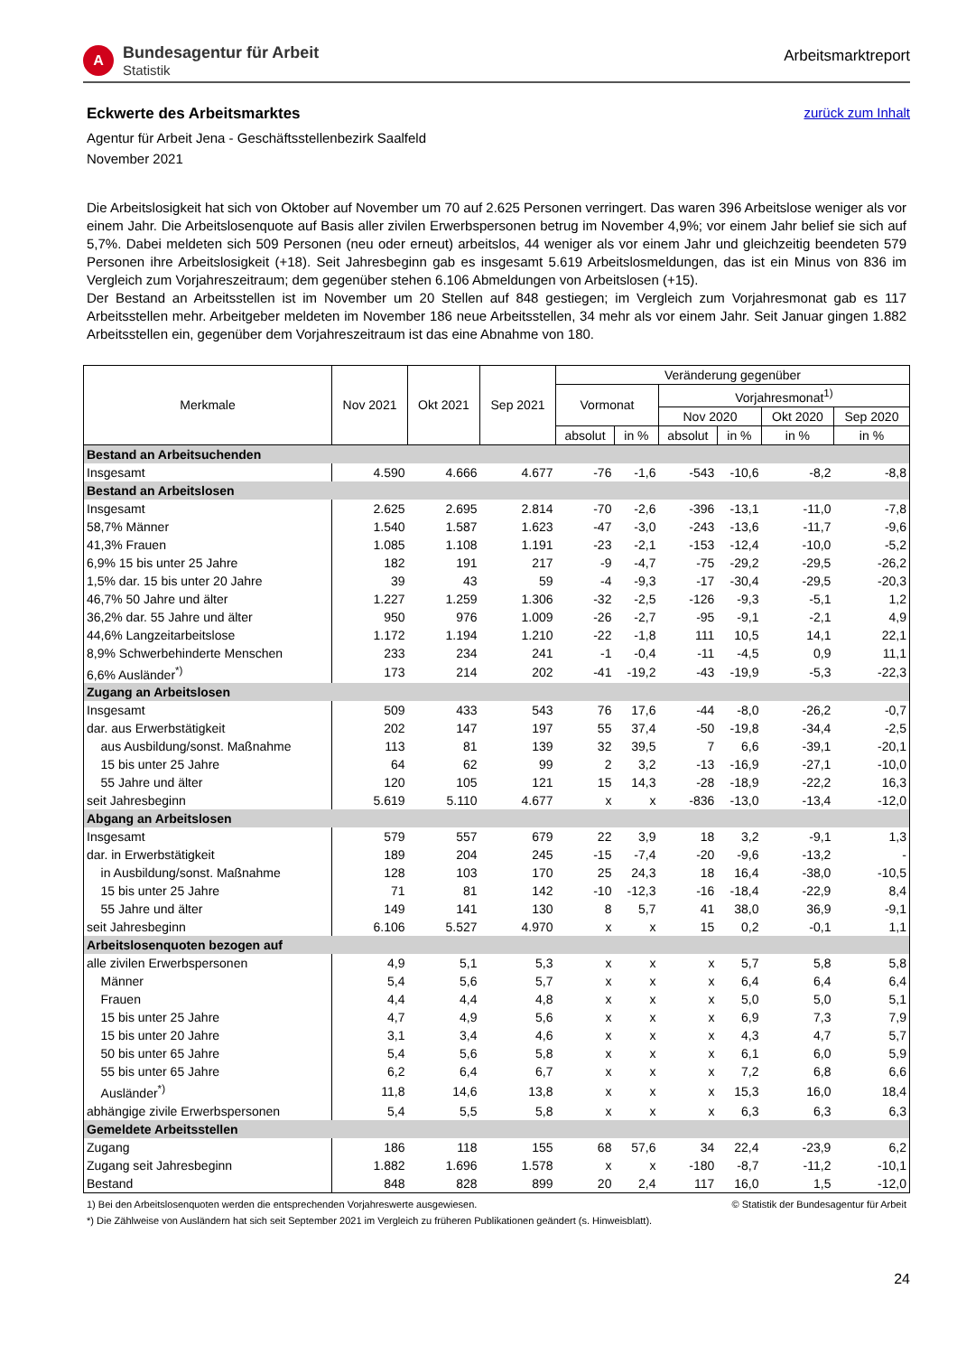A
Bundesagentur für Arbeit
Statistik
Arbeitsmarktreport
Eckwerte des Arbeitsmarktes zurück zum Inhalt
Agentur für Arbeit Jena - Geschäftsstellenbezirk Saalfeld
November 2021
Die Arbeitslosigkeit hat sich von Oktober auf November um 70 auf 2.625 Personen verringert. Das waren 396 Arbeitslose weniger als vor einem Jahr. Die Arbeitslosenquote auf Basis aller zivilen Erwerbspersonen betrug im November 4,9%; vor einem Jahr belief sie sich auf 5,7%. Dabei meldeten sich 509 Personen (neu oder erneut) arbeitslos, 44 weniger als vor einem Jahr und gleichzeitig beendeten 579 Personen ihre Arbeitslosigkeit (+18). Seit Jahresbeginn gab es insgesamt 5.619 Arbeitslosmeldungen, das ist ein Minus von 836 im Vergleich zum Vorjahreszeitraum; dem gegenüber stehen 6.106 Abmeldungen von Arbeitslosen (+15).
Der Bestand an Arbeitsstellen ist im November um 20 Stellen auf 848 gestiegen; im Vergleich zum Vorjahresmonat gab es 117 Arbeitsstellen mehr. Arbeitgeber meldeten im November 186 neue Arbeitsstellen, 34 mehr als vor einem Jahr. Seit Januar gingen 1.882 Arbeitsstellen ein, gegenüber dem Vorjahreszeitraum ist das eine Abnahme von 180.
| Merkmale | Nov 2021 | Okt 2021 | Sep 2021 | Veränderung gegenüber | | | | | |
| --- | --- | --- | --- | --- | --- | --- | --- | --- | --- |
| | | | | Vormonat | | Vorjahresmonat<sup>1)</sup> | | | |
| | | | | | | Nov 2020 | | Okt 2020 | Sep 2020 |
| | | | | absolut | in % | absolut | in % | in % | in % |
| Bestand an Arbeitsuchenden | | | | | | | | | |
| Insgesamt | 4.590 | 4.666 | 4.677 | -76 | -1,6 | -543 | -10,6 | -8,2 | -8,8 |
| Bestand an Arbeitslosen | | | | | | | | | |
| Insgesamt | 2.625 | 2.695 | 2.814 | -70 | -2,6 | -396 | -13,1 | -11,0 | -7,8 |
| 58,7% Männer | 1.540 | 1.587 | 1.623 | -47 | -3,0 | -243 | -13,6 | -11,7 | -9,6 |
| 41,3% Frauen | 1.085 | 1.108 | 1.191 | -23 | -2,1 | -153 | -12,4 | -10,0 | -5,2 |
| 6,9% 15 bis unter 25 Jahre | 182 | 191 | 217 | -9 | -4,7 | -75 | -29,2 | -29,5 | -26,2 |
| 1,5% dar. 15 bis unter 20 Jahre | 39 | 43 | 59 | -4 | -9,3 | -17 | -30,4 | -29,5 | -20,3 |
| 46,7% 50 Jahre und älter | 1.227 | 1.259 | 1.306 | -32 | -2,5 | -126 | -9,3 | -5,1 | 1,2 |
| 36,2% dar. 55 Jahre und älter | 950 | 976 | 1.009 | -26 | -2,7 | -95 | -9,1 | -2,1 | 4,9 |
| 44,6% Langzeitarbeitslose | 1.172 | 1.194 | 1.210 | -22 | -1,8 | 111 | 10,5 | 14,1 | 22,1 |
| 8,9% Schwerbehinderte Menschen | 233 | 234 | 241 | -1 | -0,4 | -11 | -4,5 | 0,9 | 11,1 |
| 6,6% Ausländer<sup>*)</sup> | 173 | 214 | 202 | -41 | -19,2 | -43 | -19,9 | -5,3 | -22,3 |
| Zugang an Arbeitslosen | | | | | | | | | |
| Insgesamt | 509 | 433 | 543 | 76 | 17,6 | -44 | -8,0 | -26,2 | -0,7 |
| dar. aus Erwerbstätigkeit | 202 | 147 | 197 | 55 | 37,4 | -50 | -19,8 | -34,4 | -2,5 |
| aus Ausbildung/sonst. Maßnahme | 113 | 81 | 139 | 32 | 39,5 | 7 | 6,6 | -39,1 | -20,1 |
| 15 bis unter 25 Jahre | 64 | 62 | 99 | 2 | 3,2 | -13 | -16,9 | -27,1 | -10,0 |
| 55 Jahre und älter | 120 | 105 | 121 | 15 | 14,3 | -28 | -18,9 | -22,2 | 16,3 |
| seit Jahresbeginn | 5.619 | 5.110 | 4.677 | x | x | -836 | -13,0 | -13,4 | -12,0 |
| Abgang an Arbeitslosen | | | | | | | | | |
| Insgesamt | 579 | 557 | 679 | 22 | 3,9 | 18 | 3,2 | -9,1 | 1,3 |
| dar. in Erwerbstätigkeit | 189 | 204 | 245 | -15 | -7,4 | -20 | -9,6 | -13,2 | - |
| in Ausbildung/sonst. Maßnahme | 128 | 103 | 170 | 25 | 24,3 | 18 | 16,4 | -38,0 | -10,5 |
| 15 bis unter 25 Jahre | 71 | 81 | 142 | -10 | -12,3 | -16 | -18,4 | -22,9 | 8,4 |
| 55 Jahre und älter | 149 | 141 | 130 | 8 | 5,7 | 41 | 38,0 | 36,9 | -9,1 |
| seit Jahresbeginn | 6.106 | 5.527 | 4.970 | x | x | 15 | 0,2 | -0,1 | 1,1 |
| Arbeitslosenquoten bezogen auf | | | | | | | | | |
| alle zivilen Erwerbspersonen | 4,9 | 5,1 | 5,3 | x | x | x | 5,7 | 5,8 | 5,8 |
| Männer | 5,4 | 5,6 | 5,7 | x | x | x | 6,4 | 6,4 | 6,4 |
| Frauen | 4,4 | 4,4 | 4,8 | x | x | x | 5,0 | 5,0 | 5,1 |
| 15 bis unter 25 Jahre | 4,7 | 4,9 | 5,6 | x | x | x | 6,9 | 7,3 | 7,9 |
| 15 bis unter 20 Jahre | 3,1 | 3,4 | 4,6 | x | x | x | 4,3 | 4,7 | 5,7 |
| 50 bis unter 65 Jahre | 5,4 | 5,6 | 5,8 | x | x | x | 6,1 | 6,0 | 5,9 |
| 55 bis unter 65 Jahre | 6,2 | 6,4 | 6,7 | x | x | x | 7,2 | 6,8 | 6,6 |
| Ausländer<sup>*)</sup> | 11,8 | 14,6 | 13,8 | x | x | x | 15,3 | 16,0 | 18,4 |
| abhängige zivile Erwerbspersonen | 5,4 | 5,5 | 5,8 | x | x | x | 6,3 | 6,3 | 6,3 |
| Gemeldete Arbeitsstellen | | | | | | | | | |
| Zugang | 186 | 118 | 155 | 68 | 57,6 | 34 | 22,4 | -23,9 | 6,2 |
| Zugang seit Jahresbeginn | 1.882 | 1.696 | 1.578 | x | x | -180 | -8,7 | -11,2 | -10,1 |
| Bestand | 848 | 828 | 899 | 20 | 2,4 | 117 | 16,0 | 1,5 | -12,0 |
1) Bei den Arbeitslosenquoten werden die entsprechenden Vorjahreswerte ausgewiesen. © Statistik der Bundesagentur für Arbeit
*) Die Zählweise von Ausländern hat sich seit September 2021 im Vergleich zu früheren Publikationen geändert (s. Hinweisblatt).
24